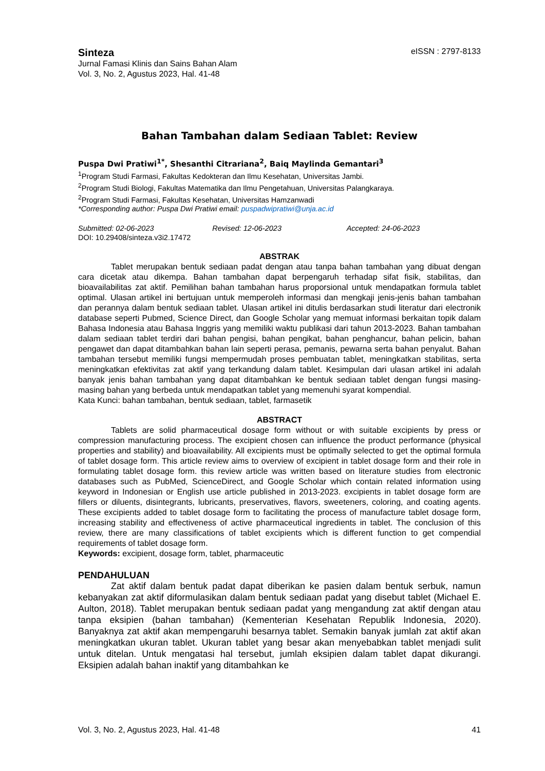Sinteza
eISSN : 2797-8133
Jurnal Famasi Klinis dan Sains Bahan Alam
Vol. 3, No. 2, Agustus 2023, Hal. 41-48
Bahan Tambahan dalam Sediaan Tablet: Review
Puspa Dwi Pratiwi<sup>1*</sup>, Shesanthi Citrariana<sup>2</sup>, Baiq Maylinda Gemantari<sup>3</sup>
<sup>1</sup> Program Studi Farmasi, Fakultas Kedokteran dan Ilmu Kesehatan, Universitas Jambi.
<sup>2</sup> Program Studi Biologi, Fakultas Matematika dan Ilmu Pengetahuan, Universitas Palangkaraya.
<sup>2</sup> Program Studi Farmasi, Fakultas Kesehatan, Universitas Hamzanwadi
*Corresponding author: Puspa Dwi Pratiwi email: puspadwipratiwi@unja.ac.id
Submitted: 02-06-2023 Revised: 12-06-2023 Accepted: 24-06-2023
DOI: 10.29408/sinteza.v3i2.17472
ABSTRAK
Tablet merupakan bentuk sediaan padat dengan atau tanpa bahan tambahan yang dibuat dengan cara dicetak atau dikempa. Bahan tambahan dapat berpengaruh terhadap sifat fisik, stabilitas, dan bioavailabilitas zat aktif. Pemilihan bahan tambahan harus proporsional untuk mendapatkan formula tablet optimal. Ulasan artikel ini bertujuan untuk memperoleh informasi dan mengkaji jenis-jenis bahan tambahan dan perannya dalam bentuk sediaan tablet. Ulasan artikel ini ditulis berdasarkan studi literatur dari electronik database seperti Pubmed, Science Direct, dan Google Scholar yang memuat informasi berkaitan topik dalam Bahasa Indonesia atau Bahasa Inggris yang memiliki waktu publikasi dari tahun 2013-2023. Bahan tambahan dalam sediaan tablet terdiri dari bahan pengisi, bahan pengikat, bahan penghancur, bahan pelicin, bahan pengawet dan dapat ditambahkan bahan lain seperti perasa, pemanis, pewarna serta bahan penyalut. Bahan tambahan tersebut memiliki fungsi mempermudah proses pembuatan tablet, meningkatkan stabilitas, serta meningkatkan efektivitas zat aktif yang terkandung dalam tablet. Kesimpulan dari ulasan artikel ini adalah banyak jenis bahan tambahan yang dapat ditambahkan ke bentuk sediaan tablet dengan fungsi masing-masing bahan yang berbeda untuk mendapatkan tablet yang memenuhi syarat kompendial.
Kata Kunci: bahan tambahan, bentuk sediaan, tablet, farmasetik
ABSTRACT
Tablets are solid pharmaceutical dosage form without or with suitable excipients by press or compression manufacturing process. The excipient chosen can influence the product performance (physical properties and stability) and bioavailability. All excipients must be optimally selected to get the optimal formula of tablet dosage form. This article review aims to overview of excipient in tablet dosage form and their role in formulating tablet dosage form. this review article was written based on literature studies from electronic databases such as PubMed, ScienceDirect, and Google Scholar which contain related information using keyword in Indonesian or English use article published in 2013-2023. excipients in tablet dosage form are fillers or diluents, disintegrants, lubricants, preservatives, flavors, sweeteners, coloring, and coating agents. These excipients added to tablet dosage form to facilitating the process of manufacture tablet dosage form, increasing stability and effectiveness of active pharmaceutical ingredients in tablet. The conclusion of this review, there are many classifications of tablet excipients which is different function to get compendial requirements of tablet dosage form.
Keywords: excipient, dosage form, tablet, pharmaceutic
PENDAHULUAN
Zat aktif dalam bentuk padat dapat diberikan ke pasien dalam bentuk serbuk, namun kebanyakan zat aktif diformulasikan dalam bentuk sediaan padat yang disebut tablet (Michael E. Aulton, 2018). Tablet merupakan bentuk sediaan padat yang mengandung zat aktif dengan atau tanpa eksipien (bahan tambahan) (Kementerian Kesehatan Republik Indonesia, 2020). Banyaknya zat aktif akan mempengaruhi besarnya tablet. Semakin banyak jumlah zat aktif akan meningkatkan ukuran tablet. Ukuran tablet yang besar akan menyebabkan tablet menjadi sulit untuk ditelan. Untuk mengatasi hal tersebut, jumlah eksipien dalam tablet dapat dikurangi. Eksipien adalah bahan inaktif yang ditambahkan ke
Vol. 3, No. 2, Agustus 2023, Hal. 41-48 41